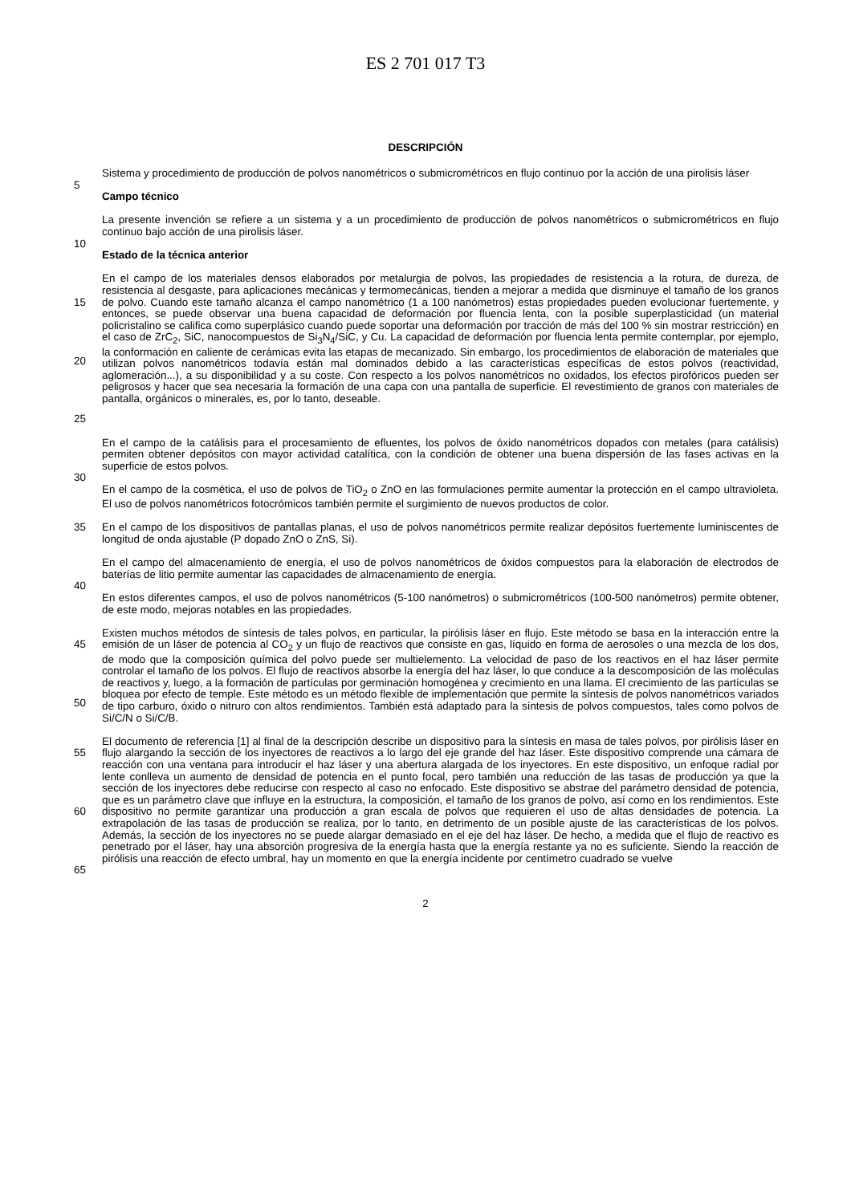ES 2 701 017 T3
DESCRIPCIÓN
Sistema y procedimiento de producción de polvos nanométricos o submicrométricos en flujo continuo por la acción de una pirolisis láser
5
Campo técnico
La presente invención se refiere a un sistema y a un procedimiento de producción de polvos nanométricos o submicrométricos en flujo continuo bajo acción de una pirolisis láser.
10
Estado de la técnica anterior
15
20
25
En el campo de los materiales densos elaborados por metalurgia de polvos, las propiedades de resistencia a la rotura, de dureza, de resistencia al desgaste, para aplicaciones mecánicas y termomecánicas, tienden a mejorar a medida que disminuye el tamaño de los granos de polvo. Cuando este tamaño alcanza el campo nanométrico (1 a 100 nanómetros) estas propiedades pueden evolucionar fuertemente, y entonces, se puede observar una buena capacidad de deformación por fluencia lenta, con la posible superplasticidad (un material policristalino se califica como superplásico cuando puede soportar una deformación por tracción de más del 100 % sin mostrar restricción) en el caso de ZrC<sub>2</sub>, SiC, nanocompuestos de Si<sub>3</sub>N<sub>4</sub>/SiC, y Cu. La capacidad de deformación por fluencia lenta permite contemplar, por ejemplo, la conformación en caliente de cerámicas evita las etapas de mecanizado. Sin embargo, los procedimientos de elaboración de materiales que utilizan polvos nanométricos todavía están mal dominados debido a las características específicas de estos polvos (reactividad, aglomeración...), a su disponibilidad y a su coste. Con respecto a los polvos nanométricos no oxidados, los efectos pirofóricos pueden ser peligrosos y hacer que sea necesaria la formación de una capa con una pantalla de superficie. El revestimiento de granos con materiales de pantalla, orgánicos o minerales, es, por lo tanto, deseable.
En el campo de la catálisis para el procesamiento de efluentes, los polvos de óxido nanométricos dopados con metales (para catálisis) permiten obtener depósitos con mayor actividad catalítica, con la condición de obtener una buena dispersión de las fases activas en la superficie de estos polvos.
30
En el campo de la cosmética, el uso de polvos de TiO<sub>2</sub> o ZnO en las formulaciones permite aumentar la protección en el campo ultravioleta. El uso de polvos nanométricos fotocrómicos también permite el surgimiento de nuevos productos de color.
35 En el campo de los dispositivos de pantallas planas, el uso de polvos nanométricos permite realizar depósitos fuertemente luminiscentes de longitud de onda ajustable (P dopado ZnO o ZnS, Si).
En el campo del almacenamiento de energía, el uso de polvos nanométricos de óxidos compuestos para la elaboración de electrodos de baterías de litio permite aumentar las capacidades de almacenamiento de energía.
40
En estos diferentes campos, el uso de polvos nanométricos (5-100 nanómetros) o submicrométricos (100-500 nanómetros) permite obtener, de este modo, mejoras notables en las propiedades.
45
50
Existen muchos métodos de síntesis de tales polvos, en particular, la pirólisis láser en flujo. Este método se basa en la interacción entre la emisión de un láser de potencia al CO<sub>2</sub> y un flujo de reactivos que consiste en gas, líquido en forma de aerosoles o una mezcla de los dos, de modo que la composición química del polvo puede ser multielemento. La velocidad de paso de los reactivos en el haz láser permite controlar el tamaño de los polvos. El flujo de reactivos absorbe la energía del haz láser, lo que conduce a la descomposición de las moléculas de reactivos y, luego, a la formación de partículas por germinación homogénea y crecimiento en una llama. El crecimiento de las partículas se bloquea por efecto de temple. Este método es un método flexible de implementación que permite la síntesis de polvos nanométricos variados de tipo carburo, óxido o nitruro con altos rendimientos. También está adaptado para la síntesis de polvos compuestos, tales como polvos de Si/C/N o Si/C/B.
55
60
65
El documento de referencia [1] al final de la descripción describe un dispositivo para la síntesis en masa de tales polvos, por pirólisis láser en flujo alargando la sección de los inyectores de reactivos a lo largo del eje grande del haz láser. Este dispositivo comprende una cámara de reacción con una ventana para introducir el haz láser y una abertura alargada de los inyectores. En este dispositivo, un enfoque radial por lente conlleva un aumento de densidad de potencia en el punto focal, pero también una reducción de las tasas de producción ya que la sección de los inyectores debe reducirse con respecto al caso no enfocado. Este dispositivo se abstrae del parámetro densidad de potencia, que es un parámetro clave que influye en la estructura, la composición, el tamaño de los granos de polvo, así como en los rendimientos. Este dispositivo no permite garantizar una producción a gran escala de polvos que requieren el uso de altas densidades de potencia. La extrapolación de las tasas de producción se realiza, por lo tanto, en detrimento de un posible ajuste de las características de los polvos. Además, la sección de los inyectores no se puede alargar demasiado en el eje del haz láser. De hecho, a medida que el flujo de reactivo es penetrado por el láser, hay una absorción progresiva de la energía hasta que la energía restante ya no es suficiente. Siendo la reacción de pirólisis una reacción de efecto umbral, hay un momento en que la energía incidente por centímetro cuadrado se vuelve
2